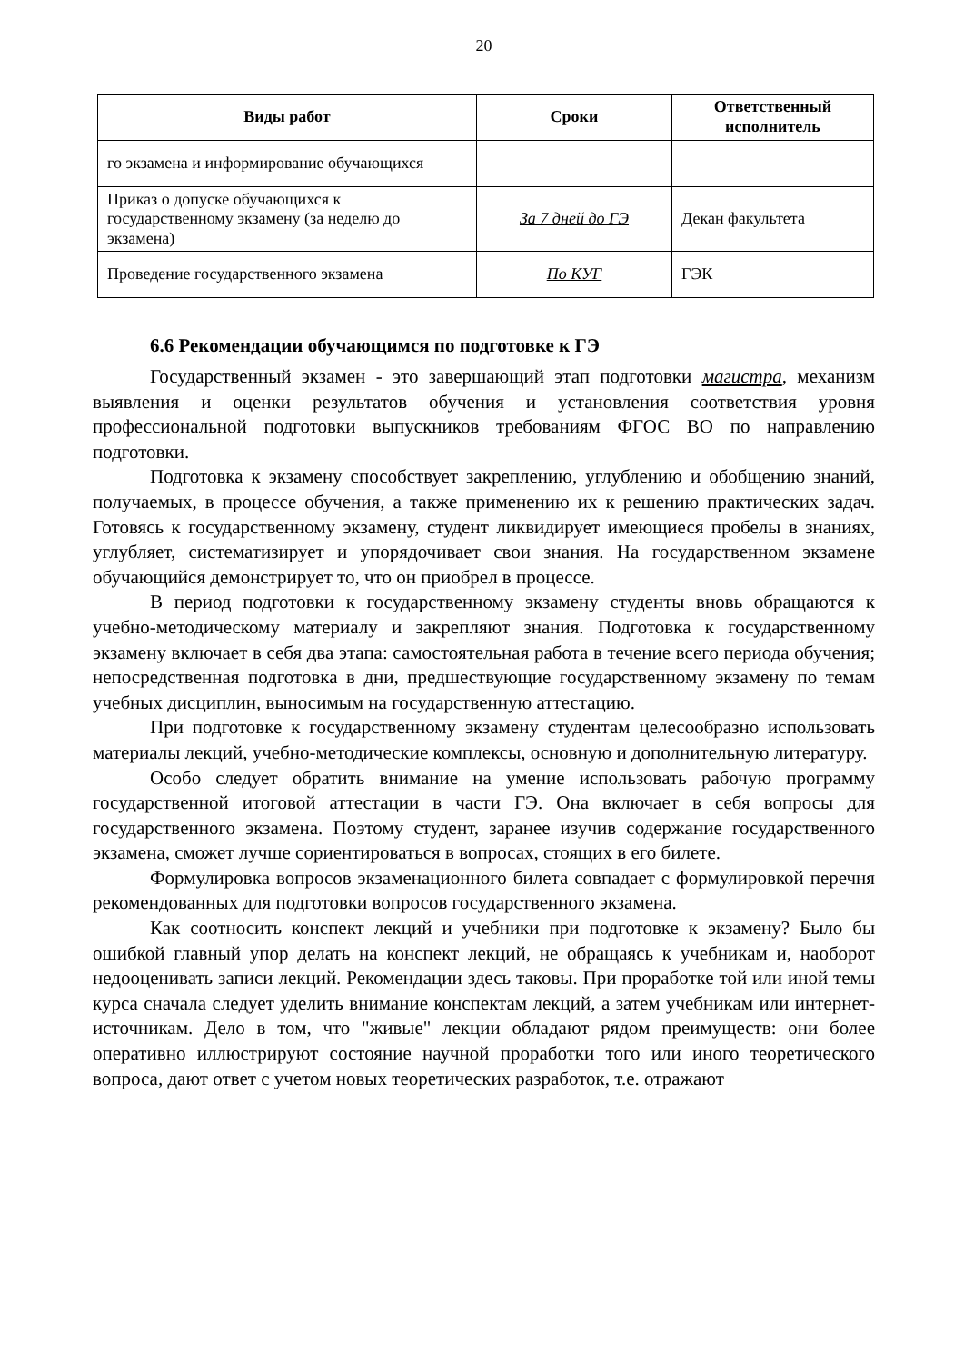20
| Виды работ | Сроки | Ответственный исполнитель |
| --- | --- | --- |
| го экзамена и информирование обучающихся | | |
| Приказ о допуске обучающихся к государственному экзамену (за неделю до экзамена) | За 7 дней до ГЭ | Декан факультета |
| Проведение государственного экзамена | По КУГ | ГЭК |
6.6 Рекомендации обучающимся по подготовке к ГЭ
Государственный экзамен - это завершающий этап подготовки магистра, механизм выявления и оценки результатов обучения и установления соответствия уровня профессиональной подготовки выпускников требованиям ФГОС ВО по направлению подготовки.
Подготовка к экзамену способствует закреплению, углублению и обобщению знаний, получаемых, в процессе обучения, а также применению их к решению практических задач. Готовясь к государственному экзамену, студент ликвидирует имеющиеся пробелы в знаниях, углубляет, систематизирует и упорядочивает свои знания. На государственном экзамене обучающийся демонстрирует то, что он приобрел в процессе.
В период подготовки к государственному экзамену студенты вновь обращаются к учебно-методическому материалу и закрепляют знания. Подготовка к государственному экзамену включает в себя два этапа: самостоятельная работа в течение всего периода обучения; непосредственная подготовка в дни, предшествующие государственному экзамену по темам учебных дисциплин, выносимым на государственную аттестацию.
При подготовке к государственному экзамену студентам целесообразно использовать материалы лекций, учебно-методические комплексы, основную и дополнительную литературу.
Особо следует обратить внимание на умение использовать рабочую программу государственной итоговой аттестации в части ГЭ. Она включает в себя вопросы для государственного экзамена. Поэтому студент, заранее изучив содержание государственного экзамена, сможет лучше сориентироваться в вопросах, стоящих в его билете.
Формулировка вопросов экзаменационного билета совпадает с формулировкой перечня рекомендованных для подготовки вопросов государственного экзамена.
Как соотносить конспект лекций и учебники при подготовке к экзамену? Было бы ошибкой главный упор делать на конспект лекций, не обращаясь к учебникам и, наоборот недооценивать записи лекций. Рекомендации здесь таковы. При проработке той или иной темы курса сначала следует уделить внимание конспектам лекций, а затем учебникам или интернет-источникам. Дело в том, что "живые" лекции обладают рядом преимуществ: они более оперативно иллюстрируют состояние научной проработки того или иного теоретического вопроса, дают ответ с учетом новых теоретических разработок, т.е. отражают